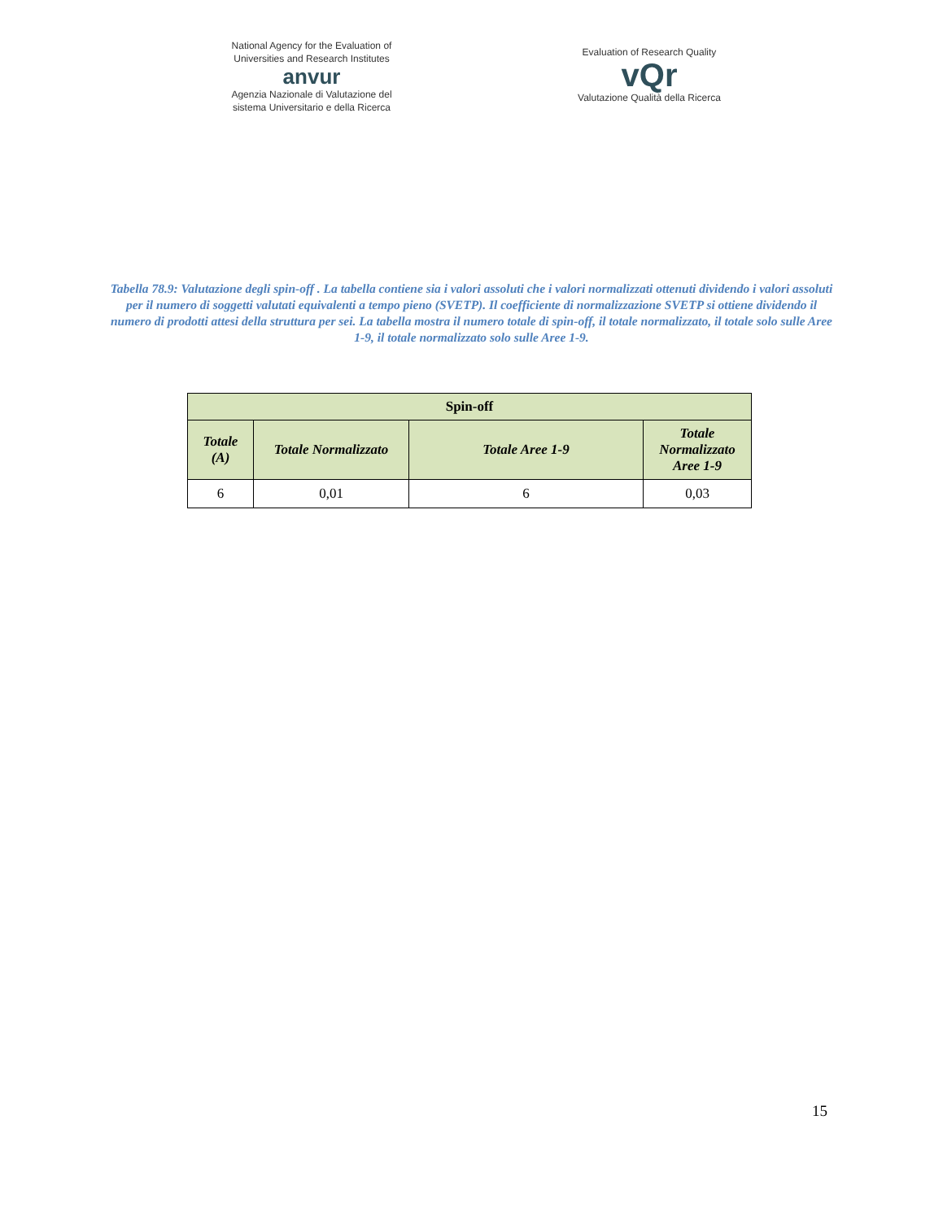National Agency for the Evaluation of Universities and Research Institutes
anvur
Agenzia Nazionale di Valutazione del sistema Universitario e della Ricerca
Evaluation of Research Quality
vQr
Valutazione Qualità della Ricerca
Tabella 78.9: Valutazione degli spin-off . La tabella contiene sia i valori assoluti che i valori normalizzati ottenuti dividendo i valori assoluti per il numero di soggetti valutati equivalenti a tempo pieno (SVETP). Il coefficiente di normalizzazione SVETP si ottiene dividendo il numero di prodotti attesi della struttura per sei. La tabella mostra il numero totale di spin-off, il totale normalizzato, il totale solo sulle Aree 1-9, il totale normalizzato solo sulle Aree 1-9.
| Spin-off | | | |
| --- | --- | --- | --- |
| Totale (A) | Totale Normalizzato | Totale Aree 1-9 | Totale Normalizzato Aree 1-9 |
| 6 | 0,01 | 6 | 0,03 |
15